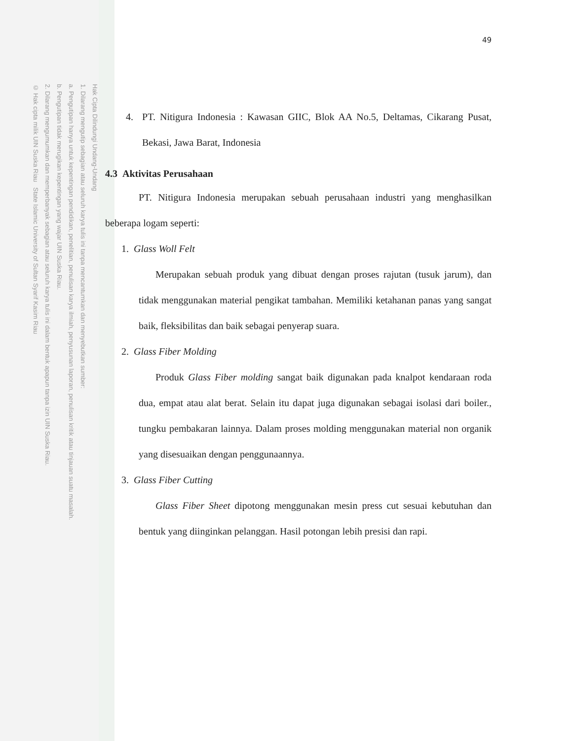Hak Cipta Dilindungi Undang-Undang
1. Dilarang mengutip sebagian atau seluruh karya tulis ini tanpa mencantumkan dan menyebutkan sumber:
a. Pengutipan hanya untuk kepentingan pendidikan, penelitian, penulisan karya ilmiah, penyusunan laporan, penulisan kritik atau tinjauan suatu masalah.
b. Pengutipan tidak merugikan kepentingan yang wajar UIN Suska Riau.
2. Dilarang mengumumkan dan memperbanyak sebagian atau seluruh karya tulis ini dalam bentuk apapun tanpa izin UIN Suska Riau.
© Hak cipta milik UIN Suska Riau State Islamic University of Sultan Syarif Kasim Riau
49
4. PT. Nitigura Indonesia : Kawasan GIIC, Blok AA No.5, Deltamas, Cikarang Pusat, Bekasi, Jawa Barat, Indonesia
4.3 Aktivitas Perusahaan
PT. Nitigura Indonesia merupakan sebuah perusahaan industri yang menghasilkan beberapa logam seperti:
1. Glass Woll Felt
Merupakan sebuah produk yang dibuat dengan proses rajutan (tusuk jarum), dan tidak menggunakan material pengikat tambahan. Memiliki ketahanan panas yang sangat baik, fleksibilitas dan baik sebagai penyerap suara.
2. Glass Fiber Molding
Produk Glass Fiber molding sangat baik digunakan pada knalpot kendaraan roda dua, empat atau alat berat. Selain itu dapat juga digunakan sebagai isolasi dari boiler., tungku pembakaran lainnya. Dalam proses molding menggunakan material non organik yang disesuaikan dengan penggunaannya.
3. Glass Fiber Cutting
Glass Fiber Sheet dipotong menggunakan mesin press cut sesuai kebutuhan dan bentuk yang diinginkan pelanggan. Hasil potongan lebih presisi dan rapi.